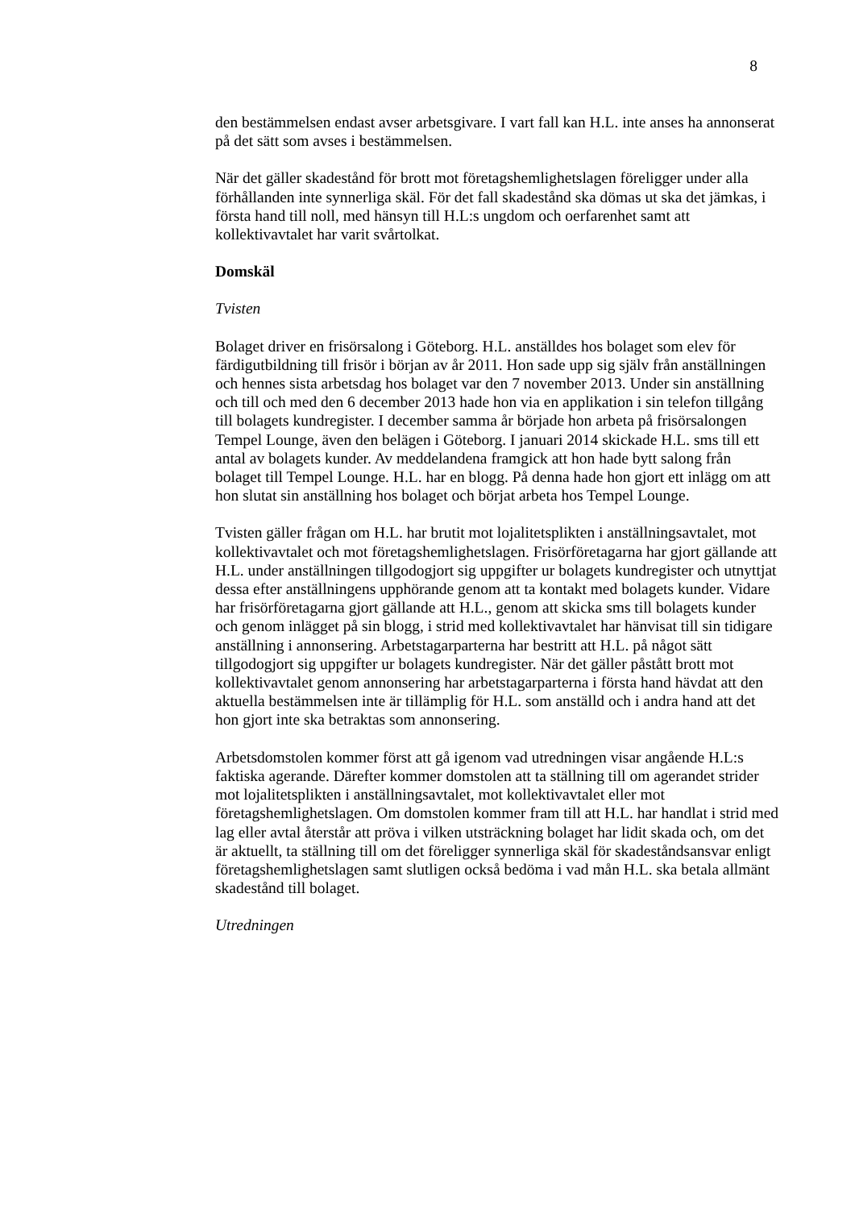8
den bestämmelsen endast avser arbetsgivare. I vart fall kan H.L. inte anses ha annonserat på det sätt som avses i bestämmelsen.
När det gäller skadestånd för brott mot företagshemlighetslagen föreligger under alla förhållanden inte synnerliga skäl. För det fall skadestånd ska dömas ut ska det jämkas, i första hand till noll, med hänsyn till H.L:s ungdom och oerfarenhet samt att kollektivavtalet har varit svårtolkat.
Domskäl
Tvisten
Bolaget driver en frisörsalong i Göteborg. H.L. anställdes hos bolaget som elev för färdigutbildning till frisör i början av år 2011. Hon sade upp sig själv från anställningen och hennes sista arbetsdag hos bolaget var den 7 november 2013. Under sin anställning och till och med den 6 december 2013 hade hon via en applikation i sin telefon tillgång till bolagets kundregister. I december samma år började hon arbeta på frisörsalongen Tempel Lounge, även den belägen i Göteborg. I januari 2014 skickade H.L. sms till ett antal av bolagets kunder. Av meddelandena framgick att hon hade bytt salong från bolaget till Tempel Lounge. H.L. har en blogg. På denna hade hon gjort ett inlägg om att hon slutat sin anställning hos bolaget och börjat arbeta hos Tempel Lounge.
Tvisten gäller frågan om H.L. har brutit mot lojalitetsplikten i anställningsavtalet, mot kollektivavtalet och mot företagshemlighetslagen. Frisörföretagarna har gjort gällande att H.L. under anställningen tillgodogjort sig uppgifter ur bolagets kundregister och utnyttjat dessa efter anställningens upphörande genom att ta kontakt med bolagets kunder. Vidare har frisörföretagarna gjort gällande att H.L., genom att skicka sms till bolagets kunder och genom inlägget på sin blogg, i strid med kollektivavtalet har hänvisat till sin tidigare anställning i annonsering. Arbetstagarparterna har bestritt att H.L. på något sätt tillgodogjort sig uppgifter ur bolagets kundregister. När det gäller påstått brott mot kollektivavtalet genom annonsering har arbetstagarparterna i första hand hävdat att den aktuella bestämmelsen inte är tillämplig för H.L. som anställd och i andra hand att det hon gjort inte ska betraktas som annonsering.
Arbetsdomstolen kommer först att gå igenom vad utredningen visar angående H.L:s faktiska agerande. Därefter kommer domstolen att ta ställning till om agerandet strider mot lojalitetsplikten i anställningsavtalet, mot kollektivavtalet eller mot företagshemlighetslagen. Om domstolen kommer fram till att H.L. har handlat i strid med lag eller avtal återstår att pröva i vilken utsträckning bolaget har lidit skada och, om det är aktuellt, ta ställning till om det föreligger synnerliga skäl för skadeståndsansvar enligt företagshemlighetslagen samt slutligen också bedöma i vad mån H.L. ska betala allmänt skadestånd till bolaget.
Utredningen